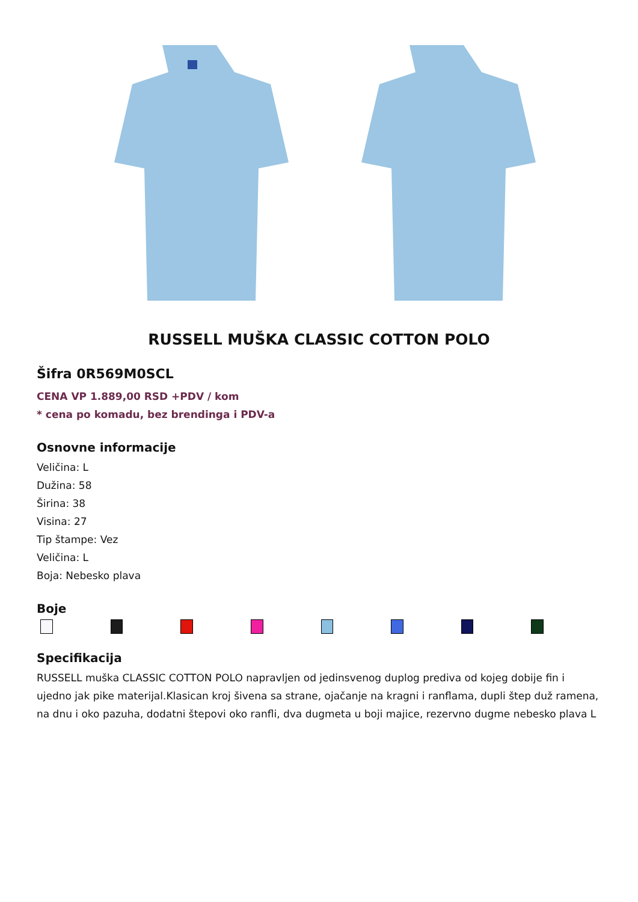RUSSELL MUŠKA CLASSIC COTTON POLO
Šifra 0R569M0SCL
CENA VP 1.889,00 RSD +PDV / kom
* cena po komadu, bez brendinga i PDV-a
Osnovne informacije
Veličina: L
Dužina: 58
Širina: 38
Visina: 27
Tip štampe: Vez
Veličina: L
Boja: Nebesko plava
Boje
Specifikacija
RUSSELL muška CLASSIC COTTON POLO napravljen od jedinsvenog duplog prediva od kojeg dobije fin i ujedno jak pike materijal.Klasican kroj šivena sa strane, ojačanje na kragni i ranflama, dupli štep duž ramena, na dnu i oko pazuha, dodatni štepovi oko ranfli, dva dugmeta u boji majice, rezervno dugme nebesko plava L